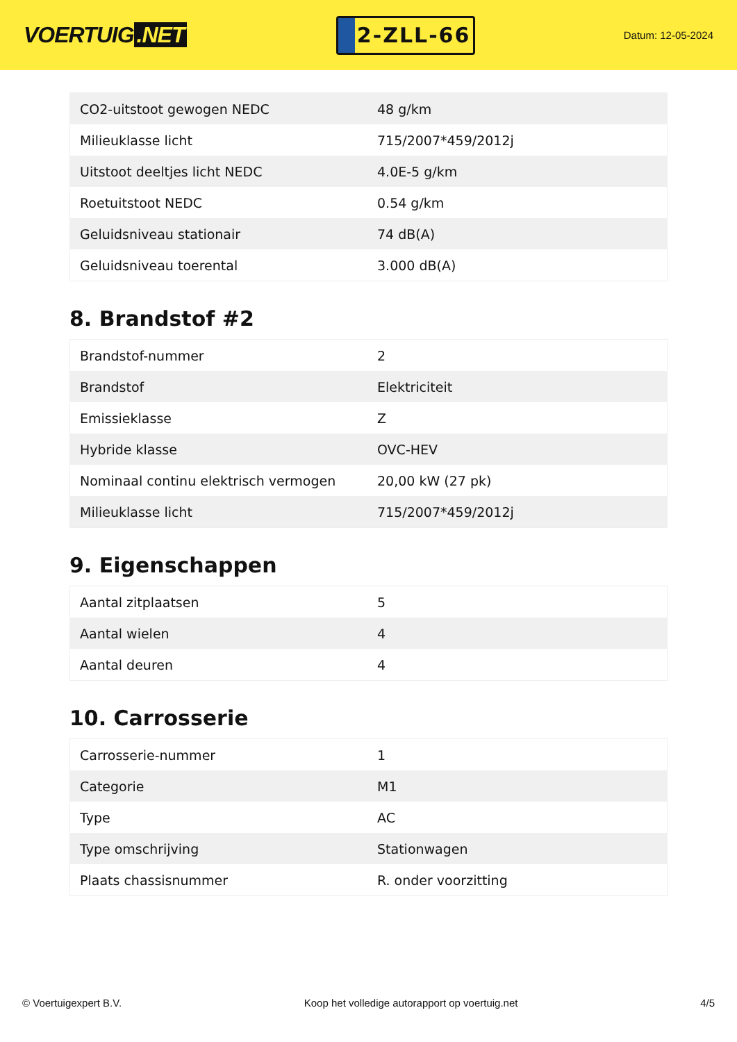VOERTUIG.NET
2-ZLL-66
Datum: 12-05-2024
| CO2-uitstoot gewogen NEDC | 48 g/km |
| Milieuklasse licht | 715/2007*459/2012j |
| Uitstoot deeltjes licht NEDC | 4.0E-5 g/km |
| Roetuitstoot NEDC | 0.54 g/km |
| Geluidsniveau stationair | 74 dB(A) |
| Geluidsniveau toerental | 3.000 dB(A) |
8. Brandstof #2
| Brandstof-nummer | 2 |
| Brandstof | Elektriciteit |
| Emissieklasse | Z |
| Hybride klasse | OVC-HEV |
| Nominaal continu elektrisch vermogen | 20,00 kW (27 pk) |
| Milieuklasse licht | 715/2007*459/2012j |
9. Eigenschappen
| Aantal zitplaatsen | 5 |
| Aantal wielen | 4 |
| Aantal deuren | 4 |
10. Carrosserie
| Carrosserie-nummer | 1 |
| Categorie | M1 |
| Type | AC |
| Type omschrijving | Stationwagen |
| Plaats chassisnummer | R. onder voorzitting |
© Voertuigexpert B.V. Koop het volledige autorapport op voertuig.net 4/5